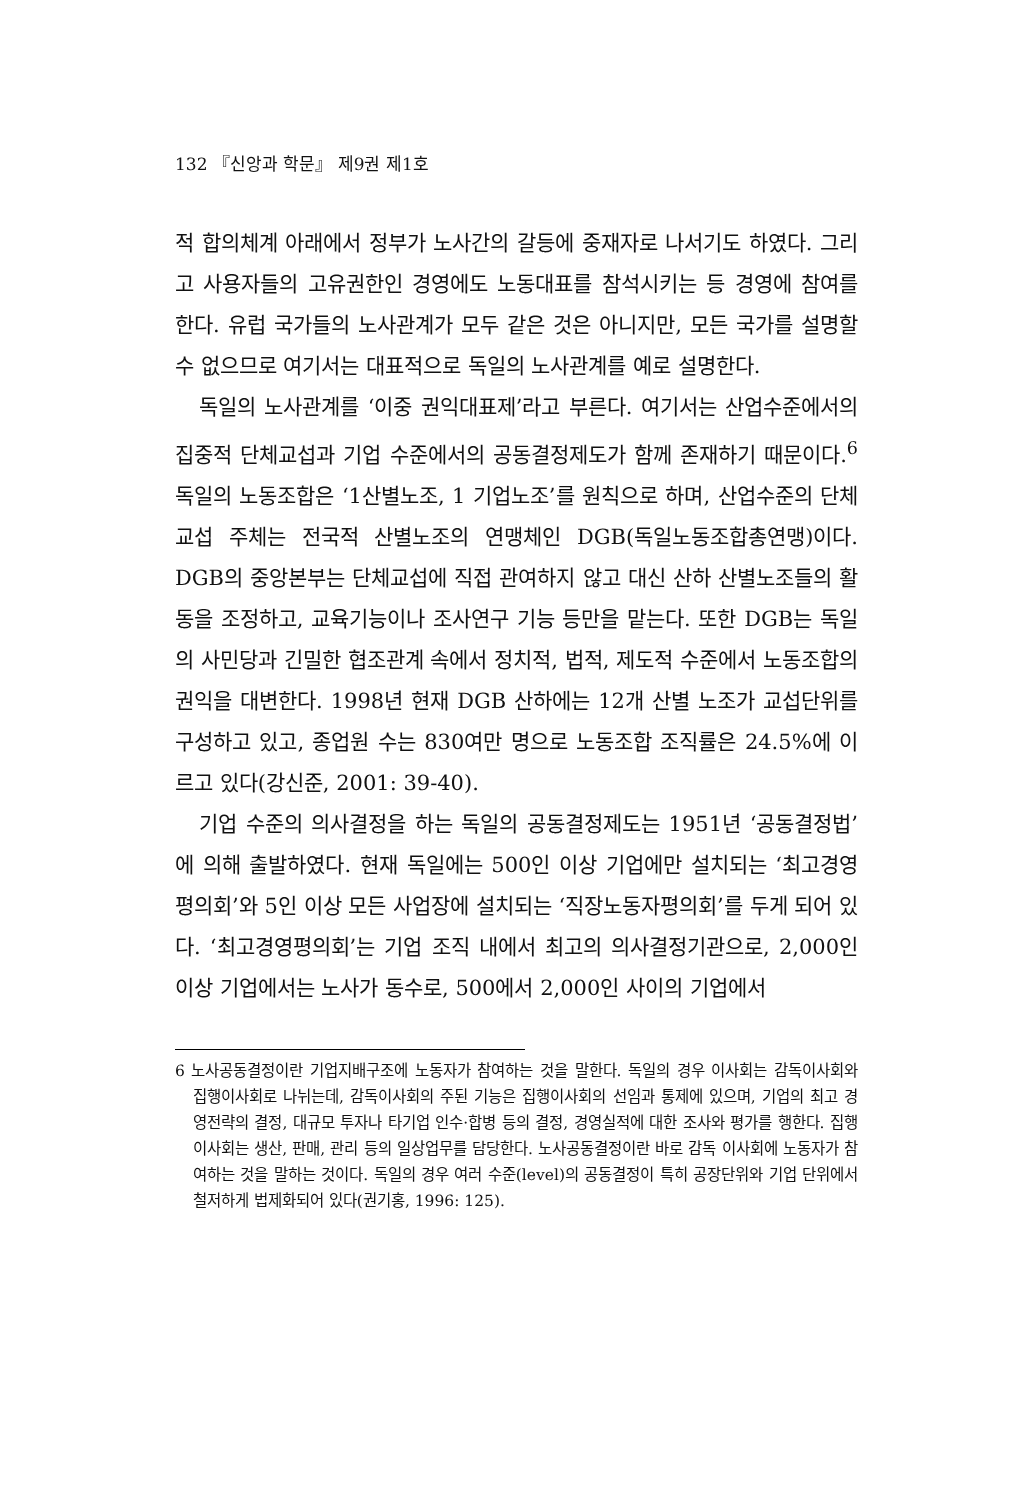132 『신앙과 학문』 제9권 제1호
적 합의체계 아래에서 정부가 노사간의 갈등에 중재자로 나서기도 하였다. 그리고 사용자들의 고유권한인 경영에도 노동대표를 참석시키는 등 경영에 참여를 한다. 유럽 국가들의 노사관계가 모두 같은 것은 아니지만, 모든 국가를 설명할 수 없으므로 여기서는 대표적으로 독일의 노사관계를 예로 설명한다.
독일의 노사관계를 ‘이중 권익대표제’라고 부른다. 여기서는 산업수준에서의 집중적 단체교섭과 기업 수준에서의 공동결정제도가 함께 존재하기 때문이다.<sup>6</sup> 독일의 노동조합은 ‘1산별노조, 1 기업노조’를 원칙으로 하며, 산업수준의 단체교섭 주체는 전국적 산별노조의 연맹체인 DGB(독일노동조합총연맹)이다. DGB의 중앙본부는 단체교섭에 직접 관여하지 않고 대신 산하 산별노조들의 활동을 조정하고, 교육기능이나 조사연구 기능 등만을 맡는다. 또한 DGB는 독일의 사민당과 긴밀한 협조관계 속에서 정치적, 법적, 제도적 수준에서 노동조합의 권익을 대변한다. 1998년 현재 DGB 산하에는 12개 산별 노조가 교섭단위를 구성하고 있고, 종업원 수는 830여만 명으로 노동조합 조직률은 24.5%에 이르고 있다(강신준, 2001: 39-40).
기업 수준의 의사결정을 하는 독일의 공동결정제도는 1951년 ‘공동결정법’에 의해 출발하였다. 현재 독일에는 500인 이상 기업에만 설치되는 ‘최고경영평의회’와 5인 이상 모든 사업장에 설치되는 ‘직장노동자평의회’를 두게 되어 있다. ‘최고경영평의회’는 기업 조직 내에서 최고의 의사결정기관으로, 2,000인 이상 기업에서는 노사가 동수로, 500에서 2,000인 사이의 기업에서
6 노사공동결정이란 기업지배구조에 노동자가 참여하는 것을 말한다. 독일의 경우 이사회는 감독이사회와 집행이사회로 나뉘는데, 감독이사회의 주된 기능은 집행이사회의 선임과 통제에 있으며, 기업의 최고 경영전략의 결정, 대규모 투자나 타기업 인수·합병 등의 결정, 경영실적에 대한 조사와 평가를 행한다. 집행이사회는 생산, 판매, 관리 등의 일상업무를 담당한다. 노사공동결정이란 바로 감독 이사회에 노동자가 참여하는 것을 말하는 것이다. 독일의 경우 여러 수준(level)의 공동결정이 특히 공장단위와 기업 단위에서 철저하게 법제화되어 있다(권기홍, 1996: 125).